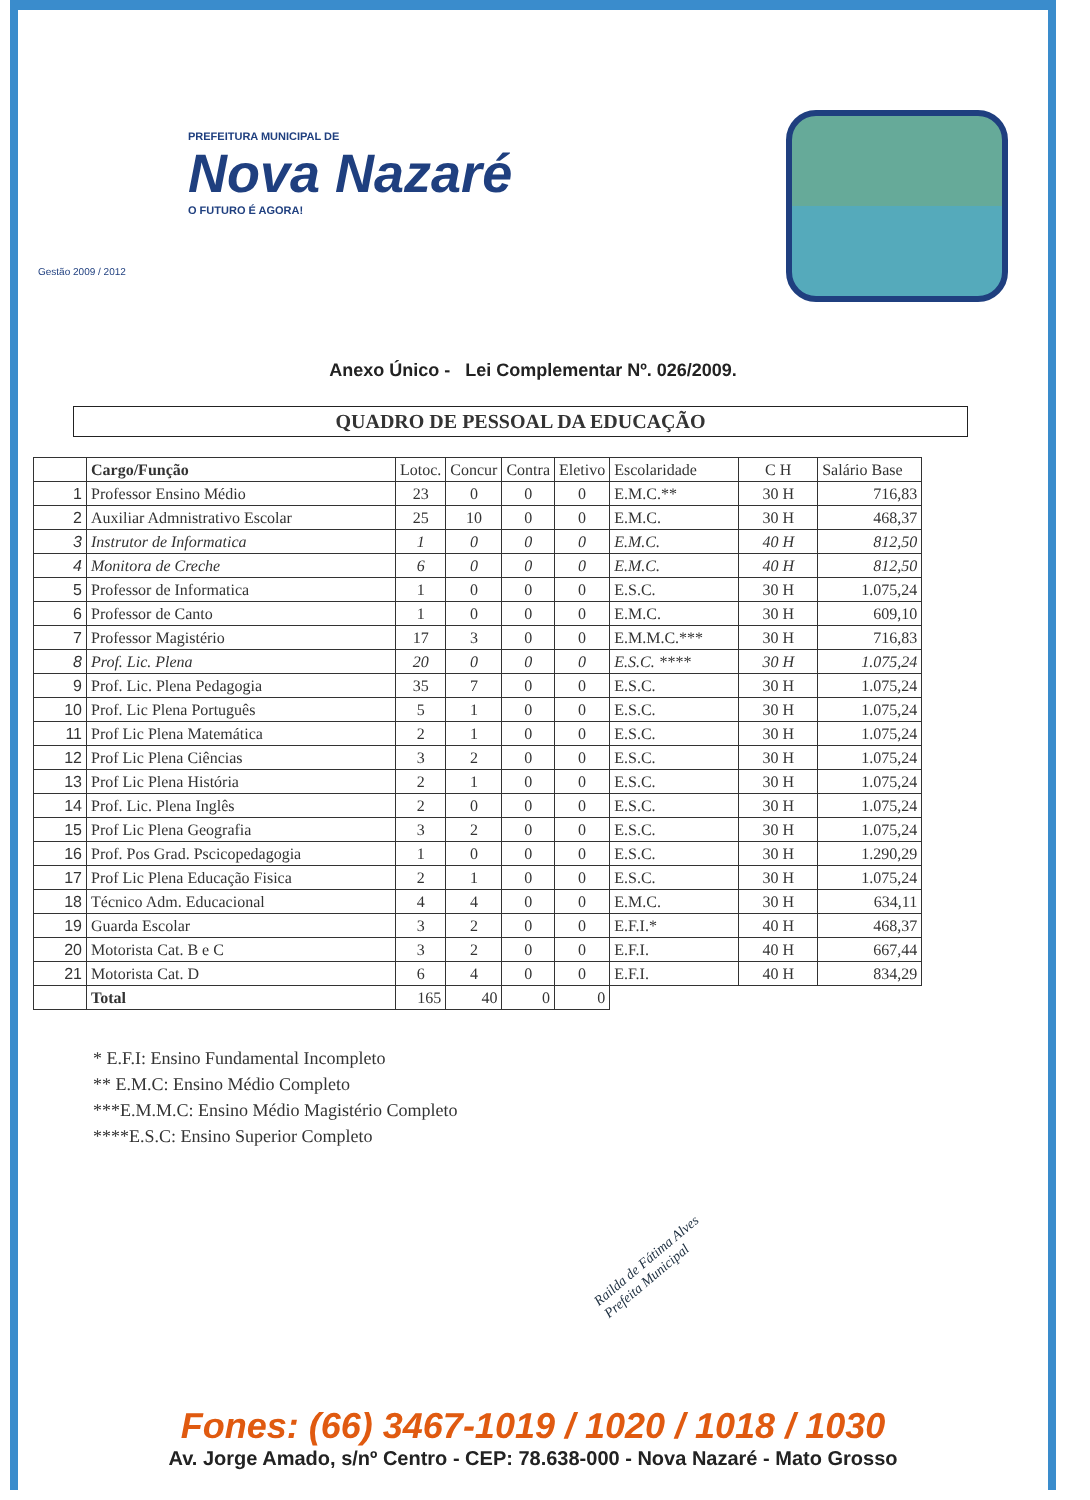PREFEITURA MUNICIPAL DE
Nova Nazaré
O FUTURO É AGORA!
Gestão 2009 / 2012
Anexo Único - Lei Complementar Nº. 026/2009.
QUADRO DE PESSOAL DA EDUCAÇÃO
| | Cargo/Função | Lotoc. | Concur | Contra | Eletivo | Escolaridade | C H | Salário Base |
| --- | --- | --- | --- | --- | --- | --- | --- | --- |
| 1 | Professor Ensino Médio | 23 | 0 | 0 | 0 | E.M.C.** | 30 H | 716,83 |
| 2 | Auxiliar Admnistrativo Escolar | 25 | 10 | 0 | 0 | E.M.C. | 30 H | 468,37 |
| 3 | Instrutor de Informatica | 1 | 0 | 0 | 0 | E.M.C. | 40 H | 812,50 |
| 4 | Monitora de Creche | 6 | 0 | 0 | 0 | E.M.C. | 40 H | 812,50 |
| 5 | Professor de Informatica | 1 | 0 | 0 | 0 | E.S.C. | 30 H | 1.075,24 |
| 6 | Professor de Canto | 1 | 0 | 0 | 0 | E.M.C. | 30 H | 609,10 |
| 7 | Professor Magistério | 17 | 3 | 0 | 0 | E.M.M.C.*** | 30 H | 716,83 |
| 8 | Prof. Lic. Plena | 20 | 0 | 0 | 0 | E.S.C. **** | 30 H | 1.075,24 |
| 9 | Prof. Lic. Plena Pedagogia | 35 | 7 | 0 | 0 | E.S.C. | 30 H | 1.075,24 |
| 10 | Prof. Lic Plena Português | 5 | 1 | 0 | 0 | E.S.C. | 30 H | 1.075,24 |
| 11 | Prof Lic Plena Matemática | 2 | 1 | 0 | 0 | E.S.C. | 30 H | 1.075,24 |
| 12 | Prof Lic Plena Ciências | 3 | 2 | 0 | 0 | E.S.C. | 30 H | 1.075,24 |
| 13 | Prof Lic Plena História | 2 | 1 | 0 | 0 | E.S.C. | 30 H | 1.075,24 |
| 14 | Prof. Lic. Plena Inglês | 2 | 0 | 0 | 0 | E.S.C. | 30 H | 1.075,24 |
| 15 | Prof Lic Plena Geografia | 3 | 2 | 0 | 0 | E.S.C. | 30 H | 1.075,24 |
| 16 | Prof. Pos Grad. Pscicopedagogia | 1 | 0 | 0 | 0 | E.S.C. | 30 H | 1.290,29 |
| 17 | Prof Lic Plena Educação Fisica | 2 | 1 | 0 | 0 | E.S.C. | 30 H | 1.075,24 |
| 18 | Técnico Adm. Educacional | 4 | 4 | 0 | 0 | E.M.C. | 30 H | 634,11 |
| 19 | Guarda Escolar | 3 | 2 | 0 | 0 | E.F.I.* | 40 H | 468,37 |
| 20 | Motorista Cat. B e C | 3 | 2 | 0 | 0 | E.F.I. | 40 H | 667,44 |
| 21 | Motorista Cat. D | 6 | 4 | 0 | 0 | E.F.I. | 40 H | 834,29 |
| | Total | 165 | 40 | 0 | 0 | | | |
* E.F.I: Ensino Fundamental Incompleto
** E.M.C: Ensino Médio Completo
***E.M.M.C: Ensino Médio Magistério Completo
****E.S.C: Ensino Superior Completo
Railda de Fátima Alves
Prefeita Municipal
Fones: (66) 3467-1019 / 1020 / 1018 / 1030
Av. Jorge Amado, s/nº Centro - CEP: 78.638-000 - Nova Nazaré - Mato Grosso